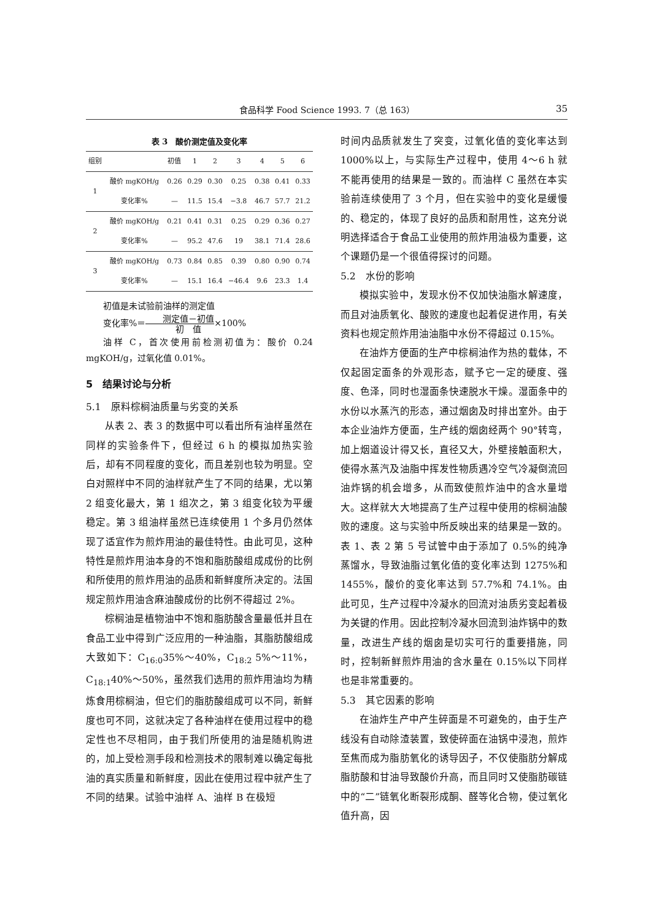食品科学 Food Science 1993. 7（总 163） 35
表 3　酸价测定值及变化率
| 组别 | | 初值 | 1 | 2 | 3 | 4 | 5 | 6 |
| --- | --- | --- | --- | --- | --- | --- | --- | --- |
| 1 | 酸价 mgKOH/g | 0.26 | 0.29 | 0.30 | 0.25 | 0.38 | 0.41 | 0.33 |
| | 变化率% | — | 11.5 | 15.4 | −3.8 | 46.7 | 57.7 | 21.2 |
| 2 | 酸价 mgKOH/g | 0.21 | 0.41 | 0.31 | 0.25 | 0.29 | 0.36 | 0.27 |
| | 变化率% | — | 95.2 | 47.6 | 19 | 38.1 | 71.4 | 28.6 |
| 3 | 酸价 mgKOH/g | 0.73 | 0.84 | 0.85 | 0.39 | 0.80 | 0.90 | 0.74 |
| | 变化率% | — | 15.1 | 16.4 | −46.4 | 9.6 | 23.3 | 1.4 |
初值是未试验前油样的测定值
变化率%＝测定值－初值 初　值×100%
油样 C，首次使用前检测初值为：酸价 0.24 mgKOH/g，过氧化值 0.01%。
5　结果讨论与分析
5.1　原料棕榈油质量与劣变的关系
从表 2、表 3 的数据中可以看出所有油样虽然在同样的实验条件下，但经过 6 h 的模拟加热实验后，却有不同程度的变化，而且差别也较为明显。空白对照样中不同的油样就产生了不同的结果，尤以第 2 组变化最大，第 1 组次之，第 3 组变化较为平缓稳定。第 3 组油样虽然已连续使用 1 个多月仍然体现了适宜作为煎炸用油的最佳特性。由此可见，这种特性是煎炸用油本身的不饱和脂肪酸组成成份的比例和所使用的煎炸用油的品质和新鲜度所决定的。法国规定煎炸用油含麻油酸成份的比例不得超过 2%。
棕榈油是植物油中不饱和脂肪酸含量最低并且在食品工业中得到广泛应用的一种油脂，其脂肪酸组成大致如下：C<sub>16:0</sub>35%～40%，C<sub>18:2</sub> 5%～11%，C<sub>18:1</sub>40%～50%，虽然我们选用的煎炸用油均为精炼食用棕榈油，但它们的脂肪酸组成可以不同，新鲜度也可不同，这就决定了各种油样在使用过程中的稳定性也不尽相同，由于我们所使用的油是随机购进的，加上受检测手段和检测技术的限制难以确定每批油的真实质量和新鲜度，因此在使用过程中就产生了不同的结果。试验中油样 A、油样 B 在极短
时间内品质就发生了突变，过氧化值的变化率达到 1000%以上，与实际生产过程中，使用 4～6 h 就不能再使用的结果是一致的。而油样 C 虽然在本实验前连续使用了 3 个月，但在实验中的变化是缓慢的、稳定的，体现了良好的品质和耐用性，这充分说明选择适合于食品工业使用的煎炸用油极为重要，这个课题仍是一个很值得探讨的问题。
5.2　水份的影响
模拟实验中，发现水份不仅加快油脂水解速度，而且对油质氧化、酸败的速度也起着促进作用，有关资料也规定煎炸用油油脂中水份不得超过 0.15%。
在油炸方便面的生产中棕榈油作为热的载体，不仅起固定面条的外观形态，赋予它一定的硬度、强度、色泽，同时也湿面条快速脱水干燥。湿面条中的水份以水蒸汽的形态，通过烟囱及时排出室外。由于本企业油炸方便面，生产线的烟囱经两个 90°转弯，加上烟道设计得又长，直径又大，外壁接触面积大，使得水蒸汽及油脂中挥发性物质遇冷空气冷凝倒流回油炸锅的机会增多，从而致使煎炸油中的含水量增大。这样就大大地提高了生产过程中使用的棕榈油酸败的速度。这与实验中所反映出来的结果是一致的。表 1、表 2 第 5 号试管中由于添加了 0.5%的纯净蒸馏水，导致油脂过氧化值的变化率达到 1275%和 1455%，酸价的变化率达到 57.7%和 74.1%。由此可见，生产过程中冷凝水的回流对油质劣变起着极为关键的作用。因此控制冷凝水回流到油炸锅中的数量，改进生产线的烟囱是切实可行的重要措施，同时，控制新鲜煎炸用油的含水量在 0.15%以下同样也是非常重要的。
5.3　其它因素的影响
在油炸生产中产生碎面是不可避免的，由于生产线没有自动除渣装置，致使碎面在油锅中浸泡，煎炸至焦而成为脂肪氧化的诱导因子，不仅使脂肪分解成脂肪酸和甘油导致酸价升高，而且同时又使脂肪碳链中的“二”链氧化断裂形成酮、醛等化合物，使过氧化值升高，因